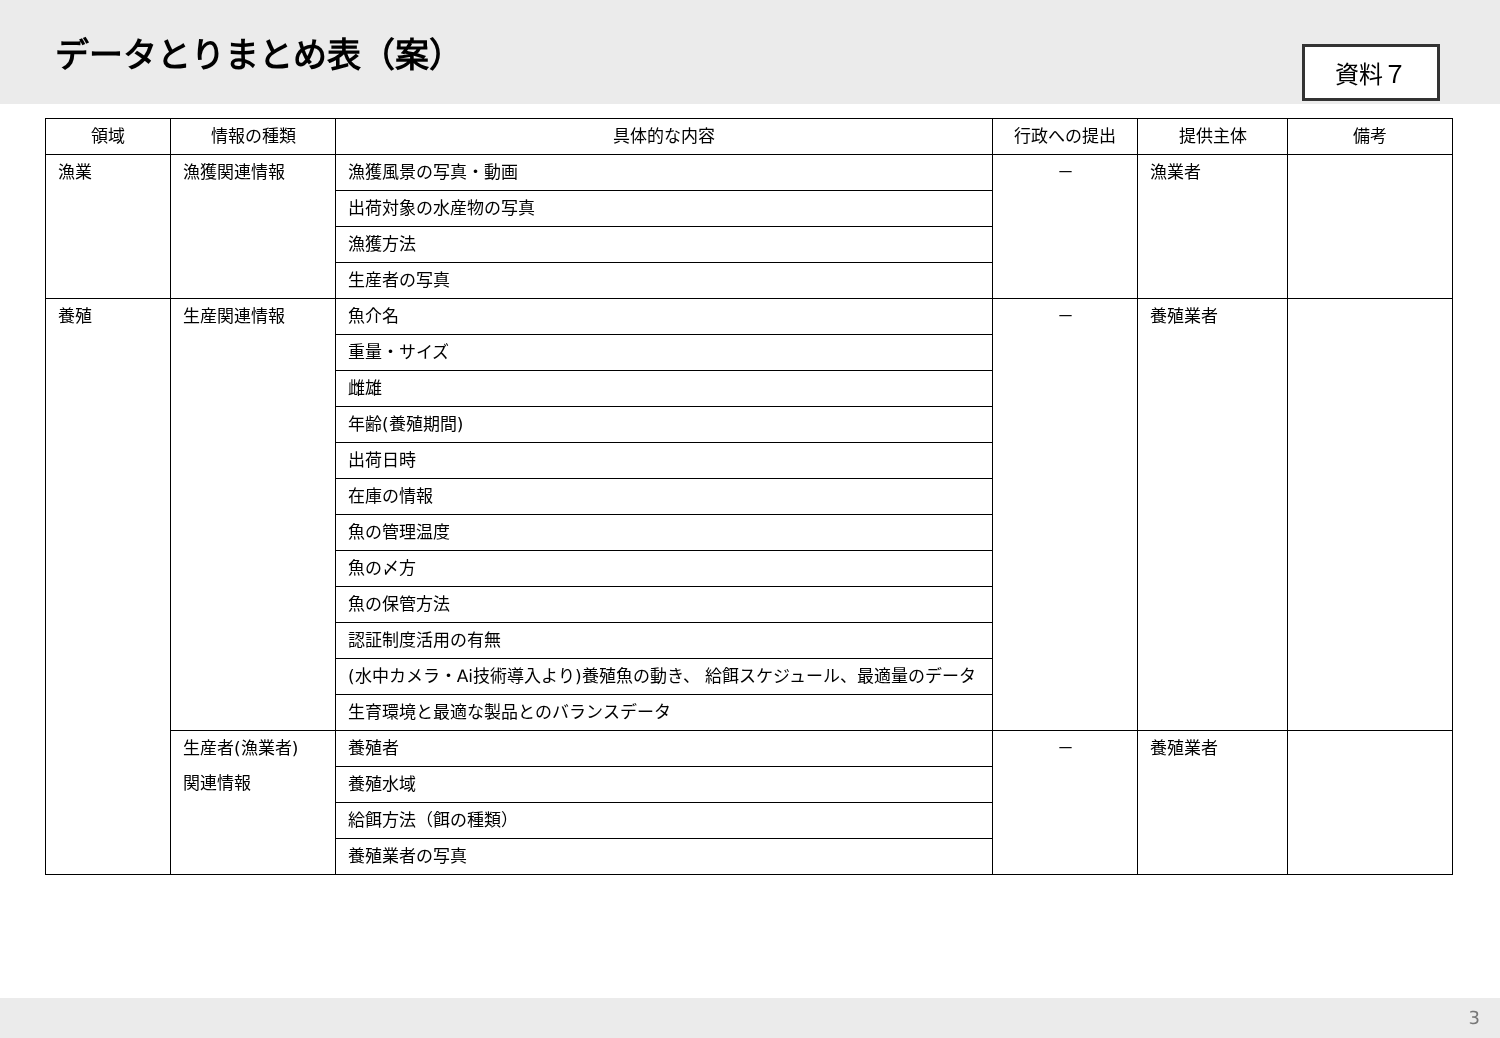データとりまとめ表（案）
資料７
| 領域 | 情報の種類 | 具体的な内容 | 行政への提出 | 提供主体 | 備考 |
| --- | --- | --- | --- | --- | --- |
| 漁業 | 漁獲関連情報 | 漁獲風景の写真・動画 | － | 漁業者 | |
| | | 出荷対象の水産物の写真 | | | |
| | | 漁獲方法 | | | |
| | | 生産者の写真 | | | |
| 養殖 | 生産関連情報 | 魚介名 | － | 養殖業者 | |
| | | 重量・サイズ | | | |
| | | 雌雄 | | | |
| | | 年齢(養殖期間) | | | |
| | | 出荷日時 | | | |
| | | 在庫の情報 | | | |
| | | 魚の管理温度 | | | |
| | | 魚の〆方 | | | |
| | | 魚の保管方法 | | | |
| | | 認証制度活用の有無 | | | |
| | | (水中カメラ・Ai技術導入より)養殖魚の動き、 給餌スケジュール、最適量のデータ | | | |
| | | 生育環境と最適な製品とのバランスデータ | | | |
| | 生産者(漁業者) 関連情報 | 養殖者 | － | 養殖業者 | |
| | | 養殖水域 | | | |
| | | 給餌方法（餌の種類） | | | |
| | | 養殖業者の写真 | | | |
3